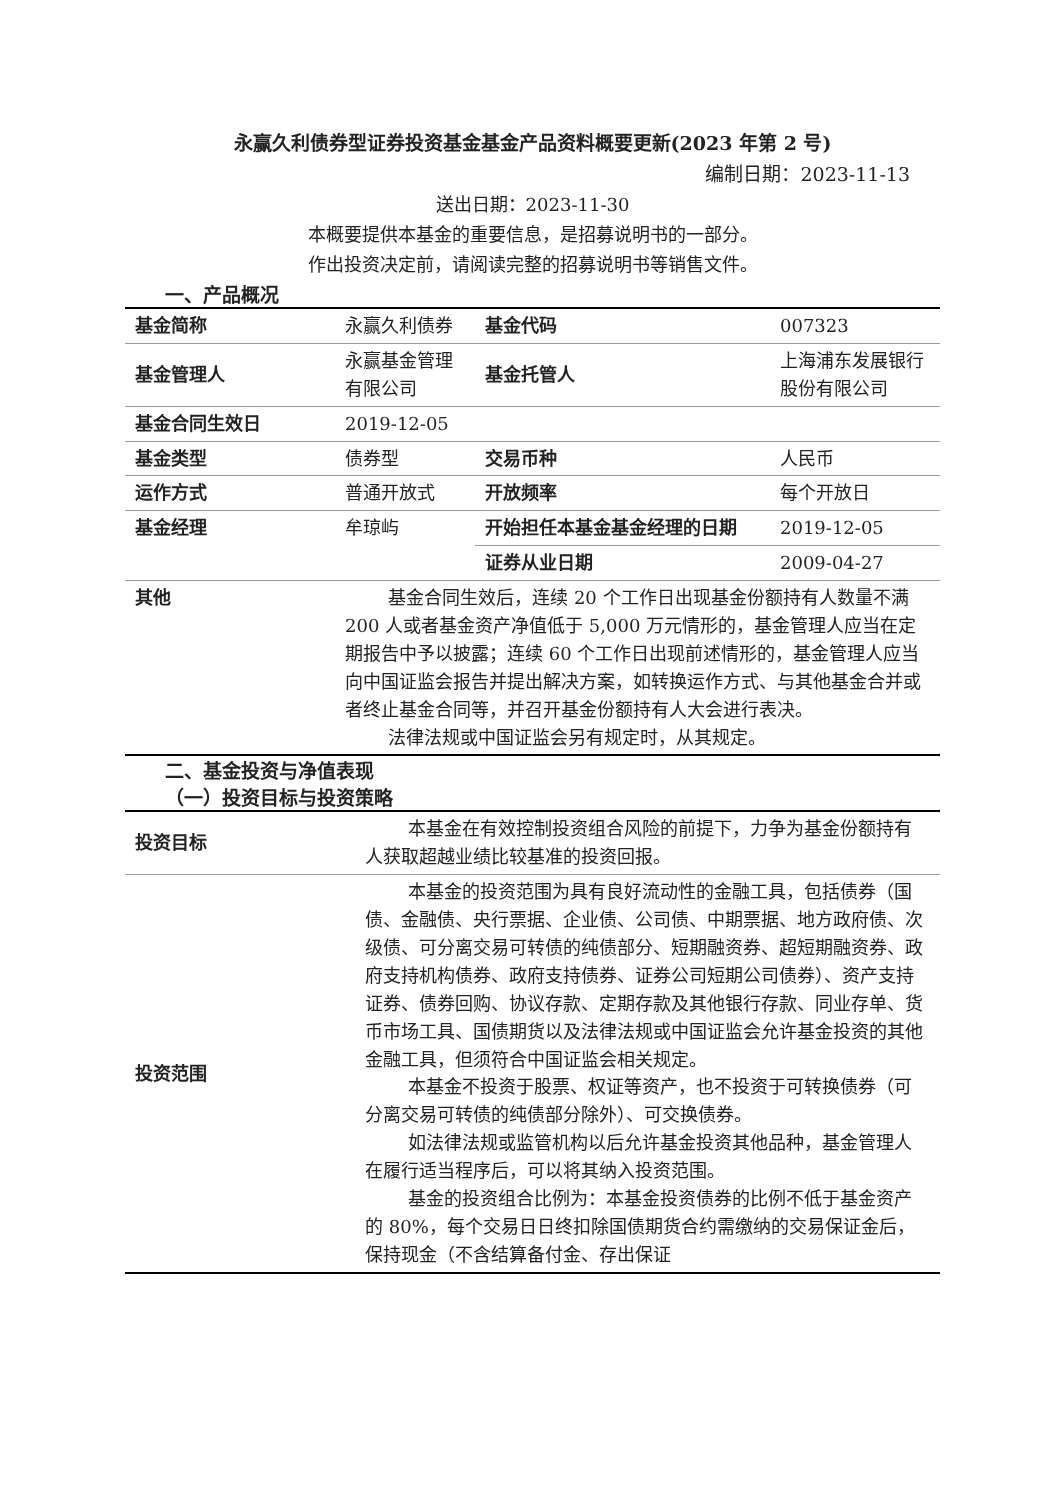永赢久利债券型证券投资基金基金产品资料概要更新(2023 年第 2 号)
编制日期：2023-11-13
送出日期：2023-11-30
本概要提供本基金的重要信息，是招募说明书的一部分。
作出投资决定前，请阅读完整的招募说明书等销售文件。
一、产品概况
| 基金简称 | 永赢久利债券 | 基金代码 | 007323 |
| 基金管理人 | 永赢基金管理有限公司 | 基金托管人 | 上海浦东发展银行股份有限公司 |
| 基金合同生效日 | 2019-12-05 | | |
| 基金类型 | 债券型 | 交易币种 | 人民币 |
| 运作方式 | 普通开放式 | 开放频率 | 每个开放日 |
| 基金经理 | 牟琼屿 | 开始担任本基金基金经理的日期 | 2019-12-05 |
| | | 证券从业日期 | 2009-04-27 |
| 其他 | 基金合同生效后，连续 20 个工作日出现基金份额持有人数量不满 200 人或者基金资产净值低于 5,000 万元情形的，基金管理人应当在定期报告中予以披露；连续 60 个工作日出现前述情形的，基金管理人应当向中国证监会报告并提出解决方案，如转换运作方式、与其他基金合并或者终止基金合同等，并召开基金份额持有人大会进行表决。 法律法规或中国证监会另有规定时，从其规定。 | | |
二、基金投资与净值表现
（一）投资目标与投资策略
| 投资目标 | 本基金在有效控制投资组合风险的前提下，力争为基金份额持有人获取超越业绩比较基准的投资回报。 |
| 投资范围 | 本基金的投资范围为具有良好流动性的金融工具，包括债券（国债、金融债、央行票据、企业债、公司债、中期票据、地方政府债、次级债、可分离交易可转债的纯债部分、短期融资券、超短期融资券、政府支持机构债券、政府支持债券、证券公司短期公司债券）、资产支持证券、债券回购、协议存款、定期存款及其他银行存款、同业存单、货币市场工具、国债期货以及法律法规或中国证监会允许基金投资的其他金融工具，但须符合中国证监会相关规定。 本基金不投资于股票、权证等资产，也不投资于可转换债券（可分离交易可转债的纯债部分除外）、可交换债券。 如法律法规或监管机构以后允许基金投资其他品种，基金管理人在履行适当程序后，可以将其纳入投资范围。 基金的投资组合比例为：本基金投资债券的比例不低于基金资产的 80%，每个交易日日终扣除国债期货合约需缴纳的交易保证金后，保持现金（不含结算备付金、存出保证 |